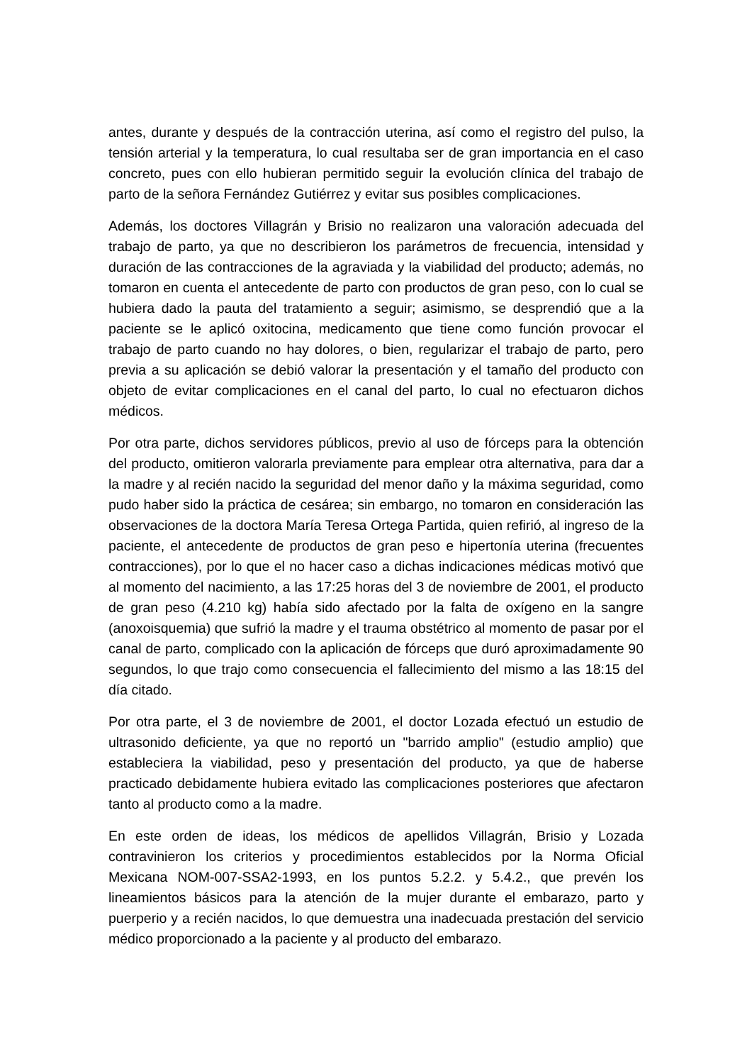antes, durante y después de la contracción uterina, así como el registro del pulso, la tensión arterial y la temperatura, lo cual resultaba ser de gran importancia en el caso concreto, pues con ello hubieran permitido seguir la evolución clínica del trabajo de parto de la señora Fernández Gutiérrez y evitar sus posibles complicaciones.
Además, los doctores Villagrán y Brisio no realizaron una valoración adecuada del trabajo de parto, ya que no describieron los parámetros de frecuencia, intensidad y duración de las contracciones de la agraviada y la viabilidad del producto; además, no tomaron en cuenta el antecedente de parto con productos de gran peso, con lo cual se hubiera dado la pauta del tratamiento a seguir; asimismo, se desprendió que a la paciente se le aplicó oxitocina, medicamento que tiene como función provocar el trabajo de parto cuando no hay dolores, o bien, regularizar el trabajo de parto, pero previa a su aplicación se debió valorar la presentación y el tamaño del producto con objeto de evitar complicaciones en el canal del parto, lo cual no efectuaron dichos médicos.
Por otra parte, dichos servidores públicos, previo al uso de fórceps para la obtención del producto, omitieron valorarla previamente para emplear otra alternativa, para dar a la madre y al recién nacido la seguridad del menor daño y la máxima seguridad, como pudo haber sido la práctica de cesárea; sin embargo, no tomaron en consideración las observaciones de la doctora María Teresa Ortega Partida, quien refirió, al ingreso de la paciente, el antecedente de productos de gran peso e hipertonía uterina (frecuentes contracciones), por lo que el no hacer caso a dichas indicaciones médicas motivó que al momento del nacimiento, a las 17:25 horas del 3 de noviembre de 2001, el producto de gran peso (4.210 kg) había sido afectado por la falta de oxígeno en la sangre (anoxoisquemia) que sufrió la madre y el trauma obstétrico al momento de pasar por el canal de parto, complicado con la aplicación de fórceps que duró aproximadamente 90 segundos, lo que trajo como consecuencia el fallecimiento del mismo a las 18:15 del día citado.
Por otra parte, el 3 de noviembre de 2001, el doctor Lozada efectuó un estudio de ultrasonido deficiente, ya que no reportó un "barrido amplio" (estudio amplio) que estableciera la viabilidad, peso y presentación del producto, ya que de haberse practicado debidamente hubiera evitado las complicaciones posteriores que afectaron tanto al producto como a la madre.
En este orden de ideas, los médicos de apellidos Villagrán, Brisio y Lozada contravinieron los criterios y procedimientos establecidos por la Norma Oficial Mexicana NOM-007-SSA2-1993, en los puntos 5.2.2. y 5.4.2., que prevén los lineamientos básicos para la atención de la mujer durante el embarazo, parto y puerperio y a recién nacidos, lo que demuestra una inadecuada prestación del servicio médico proporcionado a la paciente y al producto del embarazo.